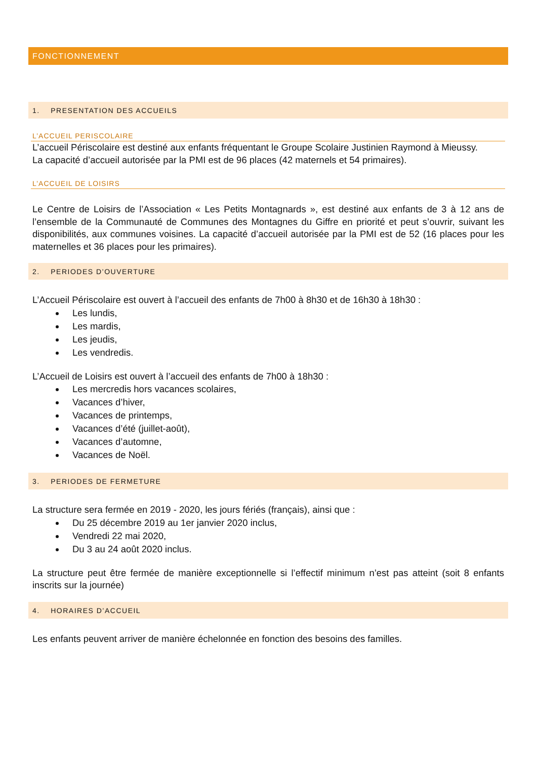FONCTIONNEMENT
1. PRESENTATION DES ACCUEILS
L’ACCUEIL PERISCOLAIRE
L’accueil Périscolaire est destiné aux enfants fréquentant le Groupe Scolaire Justinien Raymond à Mieussy.
La capacité d’accueil autorisée par la PMI est de 96 places (42 maternels et 54 primaires).
L’ACCUEIL DE LOISIRS
Le Centre de Loisirs de l’Association « Les Petits Montagnards », est destiné aux enfants de 3 à 12 ans de l’ensemble de la Communauté de Communes des Montagnes du Giffre en priorité et peut s’ouvrir, suivant les disponibilités, aux communes voisines. La capacité d’accueil autorisée par la PMI est de 52 (16 places pour les maternelles et 36 places pour les primaires).
2. PERIODES D’OUVERTURE
L’Accueil Périscolaire est ouvert à l’accueil des enfants de 7h00 à 8h30 et de 16h30 à 18h30 :
Les lundis,
Les mardis,
Les jeudis,
Les vendredis.
L’Accueil de Loisirs est ouvert à l’accueil des enfants de 7h00 à 18h30 :
Les mercredis hors vacances scolaires,
Vacances d’hiver,
Vacances de printemps,
Vacances d’été (juillet-août),
Vacances d’automne,
Vacances de Noël.
3. PERIODES DE FERMETURE
La structure sera fermée en 2019 - 2020, les jours fériés (français), ainsi que :
Du 25 décembre 2019 au 1er janvier 2020 inclus,
Vendredi 22 mai 2020,
Du 3 au 24 août 2020 inclus.
La structure peut être fermée de manière exceptionnelle si l’effectif minimum n’est pas atteint (soit 8 enfants inscrits sur la journée)
4. HORAIRES D’ACCUEIL
Les enfants peuvent arriver de manière échelonnée en fonction des besoins des familles.